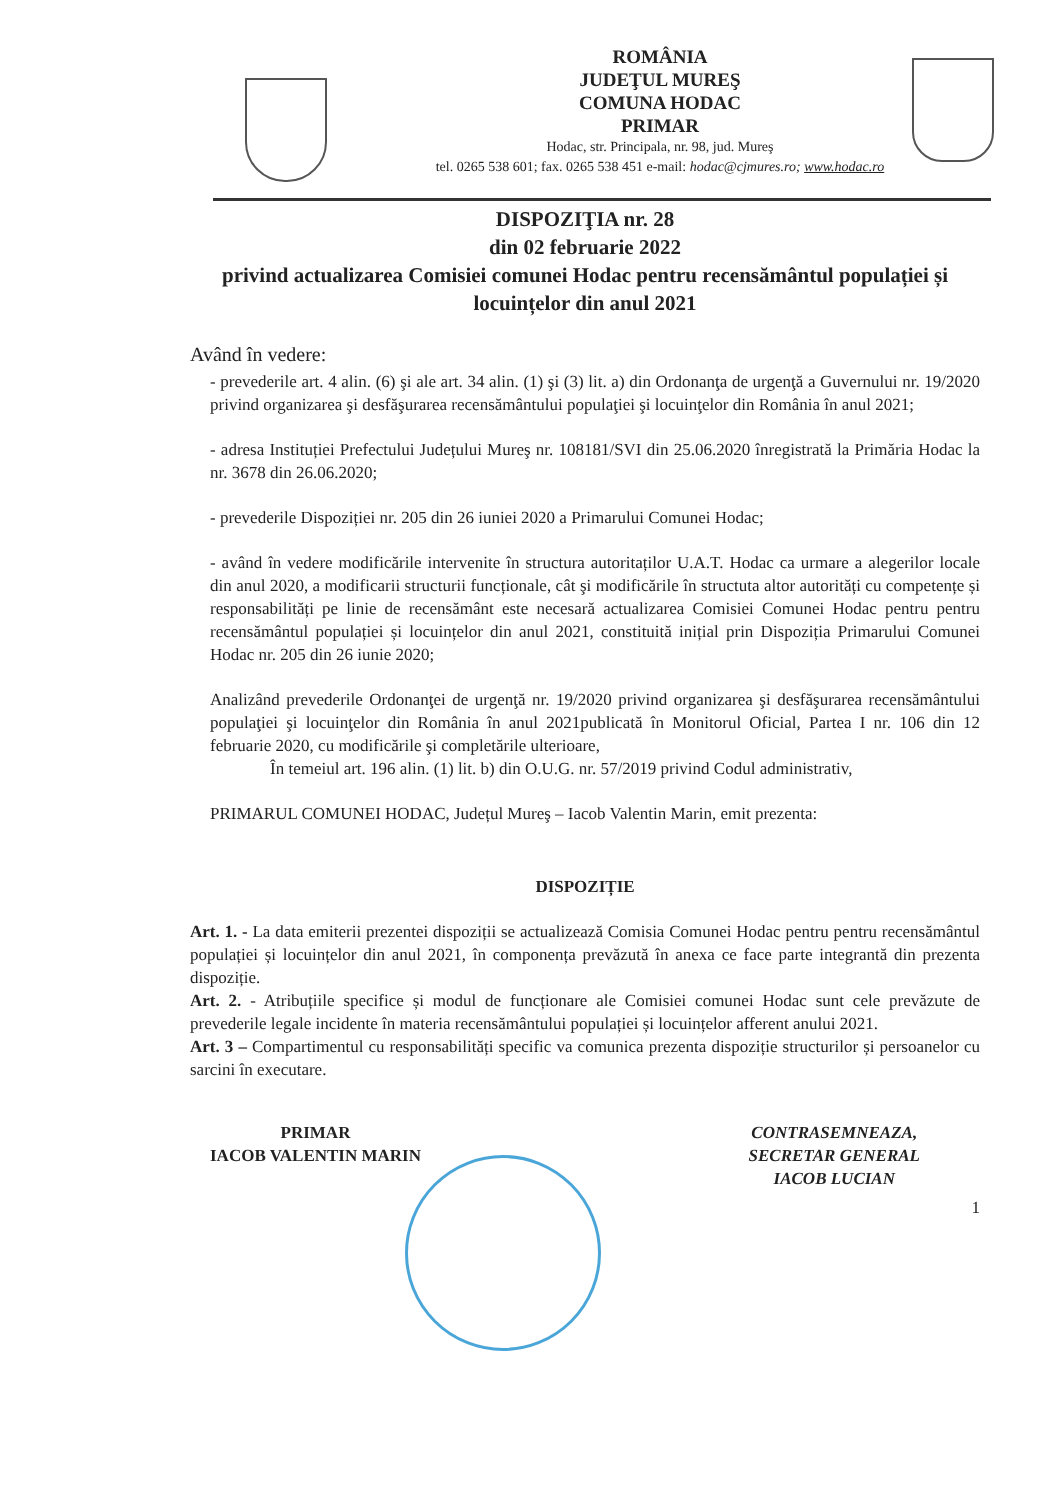ROMÂNIA
JUDEŢUL MUREŞ
COMUNA HODAC
PRIMAR
Hodac, str. Principala, nr. 98, jud. Mureş
tel. 0265 538 601; fax. 0265 538 451 e-mail: hodac@cjmures.ro; www.hodac.ro
DISPOZIŢIA nr. 28
din 02 februarie 2022
privind actualizarea Comisiei comunei Hodac pentru recensământul populației și locuințelor din anul 2021
Având în vedere:
- prevederile art. 4 alin. (6) şi ale art. 34 alin. (1) şi (3) lit. a) din Ordonanţa de urgenţă a Guvernului nr. 19/2020 privind organizarea şi desfăşurarea recensământului populaţiei şi locuinţelor din România în anul 2021;
- adresa Instituției Prefectului Județului Mureş nr. 108181/SVI din 25.06.2020 înregistrată la Primăria Hodac la nr. 3678 din 26.06.2020;
- prevederile Dispoziției nr. 205 din 26 iuniei 2020 a Primarului Comunei Hodac;
- având în vedere modificările intervenite în structura autoritaților U.A.T. Hodac ca urmare a alegerilor locale din anul 2020, a modificarii structurii funcționale, cât şi modificările în structuta altor autorități cu competențe și responsabilități pe linie de recensământ este necesară actualizarea Comisiei Comunei Hodac pentru pentru recensământul populației și locuințelor din anul 2021, constituită inițial prin Dispoziția Primarului Comunei Hodac nr. 205 din 26 iunie 2020;
Analizând prevederile Ordonanţei de urgenţă nr. 19/2020 privind organizarea şi desfăşurarea recensământului populaţiei şi locuinţelor din România în anul 2021publicată în Monitorul Oficial, Partea I nr. 106 din 12 februarie 2020, cu modificările şi completările ulterioare,
În temeiul art. 196 alin. (1) lit. b) din O.U.G. nr. 57/2019 privind Codul administrativ,
PRIMARUL COMUNEI HODAC, Județul Mureş – Iacob Valentin Marin, emit prezenta:
DISPOZIȚIE
Art. 1. - La data emiterii prezentei dispoziții se actualizează Comisia Comunei Hodac pentru pentru recensământul populației și locuințelor din anul 2021, în componența prevăzută în anexa ce face parte integrantă din prezenta dispoziție.
Art. 2. - Atribuțiile specifice și modul de funcționare ale Comisiei comunei Hodac sunt cele prevăzute de prevederile legale incidente în materia recensământului populației și locuințelor afferent anului 2021.
Art. 3 – Compartimentul cu responsabilități specific va comunica prezenta dispoziție structurilor și persoanelor cu sarcini în executare.
PRIMAR
IACOB VALENTIN MARIN
CONTRASEMNEAZA,
SECRETAR GENERAL
IACOB LUCIAN
1